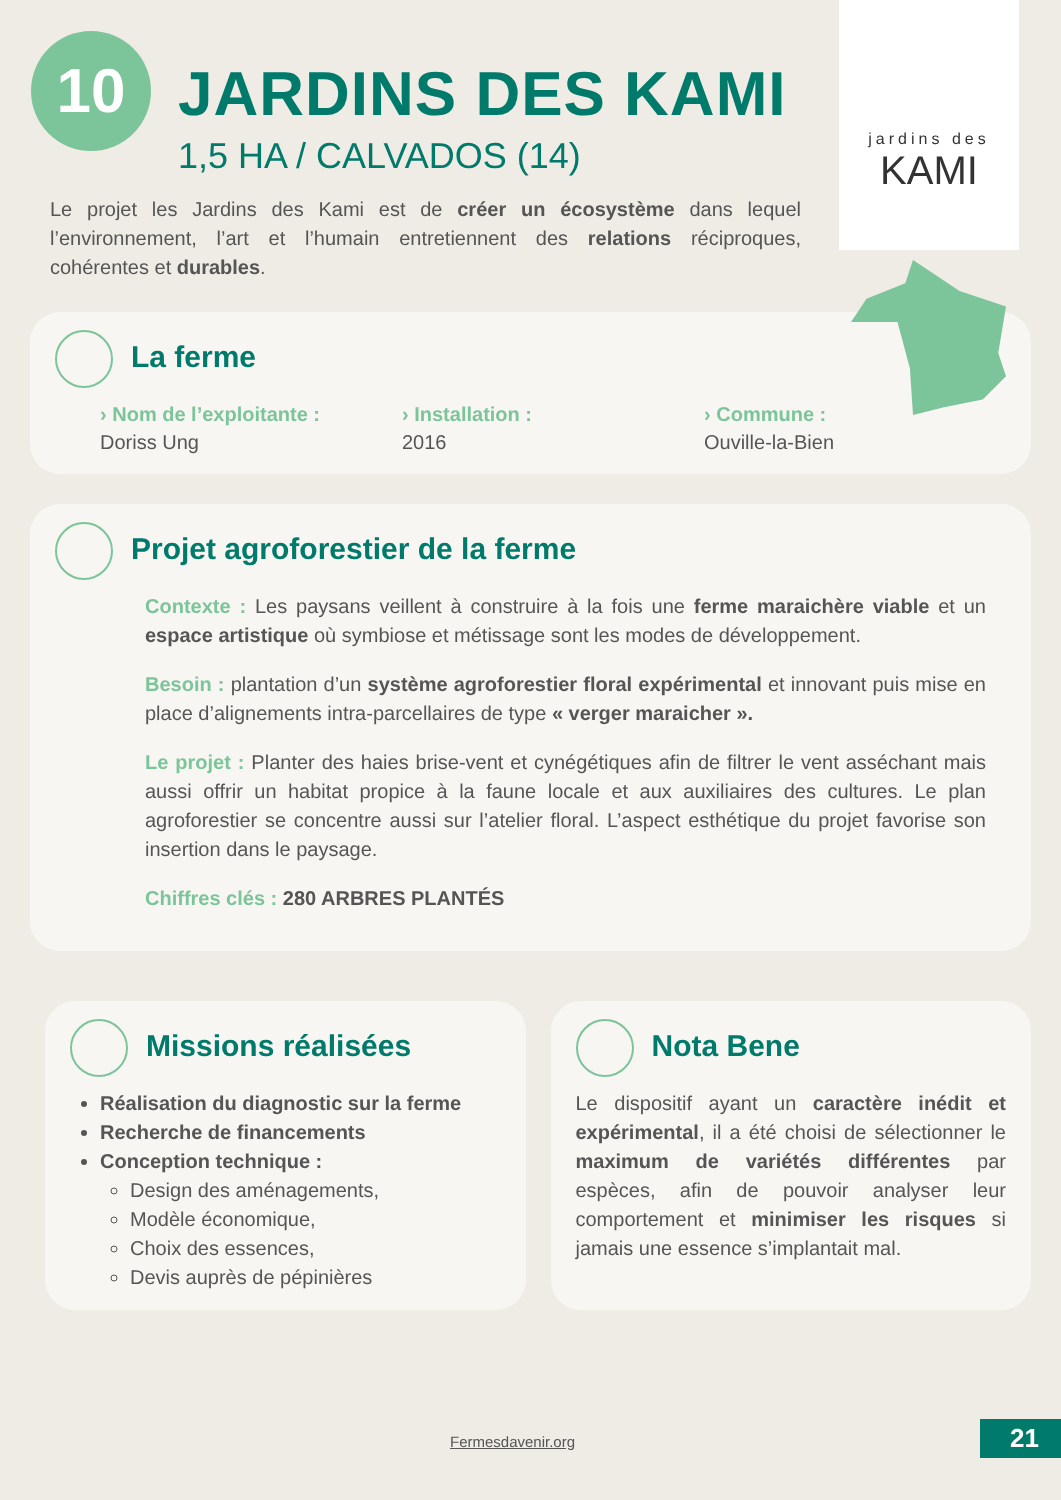10
jardins des
KAMI
JARDINS DES KAMI
1,5 HA / CALVADOS (14)
Le projet les Jardins des Kami est de créer un écosystème dans lequel l’environnement, l’art et l’humain entretiennent des relations réciproques, cohérentes et durables.
La ferme
› Nom de l’exploitante :
Doriss Ung
› Installation :
2016
› Commune :
Ouville-la-Bien
Projet agroforestier de la ferme
Contexte : Les paysans veillent à construire à la fois une ferme maraichère viable et un espace artistique où symbiose et métissage sont les modes de développement.
Besoin : plantation d’un système agroforestier floral expérimental et innovant puis mise en place d’alignements intra-parcellaires de type « verger maraicher ».
Le projet : Planter des haies brise-vent et cynégétiques afin de filtrer le vent asséchant mais aussi offrir un habitat propice à la faune locale et aux auxiliaires des cultures. Le plan agroforestier se concentre aussi sur l’atelier floral. L’aspect esthétique du projet favorise son insertion dans le paysage.
Chiffres clés : 280 ARBRES PLANTÉS
Missions réalisées
Réalisation du diagnostic sur la ferme
Recherche de financements
Conception technique :
Design des aménagements,
Modèle économique,
Choix des essences,
Devis auprès de pépinières
Nota Bene
Le dispositif ayant un caractère inédit et expérimental, il a été choisi de sélectionner le maximum de variétés différentes par espèces, afin de pouvoir analyser leur comportement et minimiser les risques si jamais une essence s’implantait mal.
Fermesdavenir.org 21